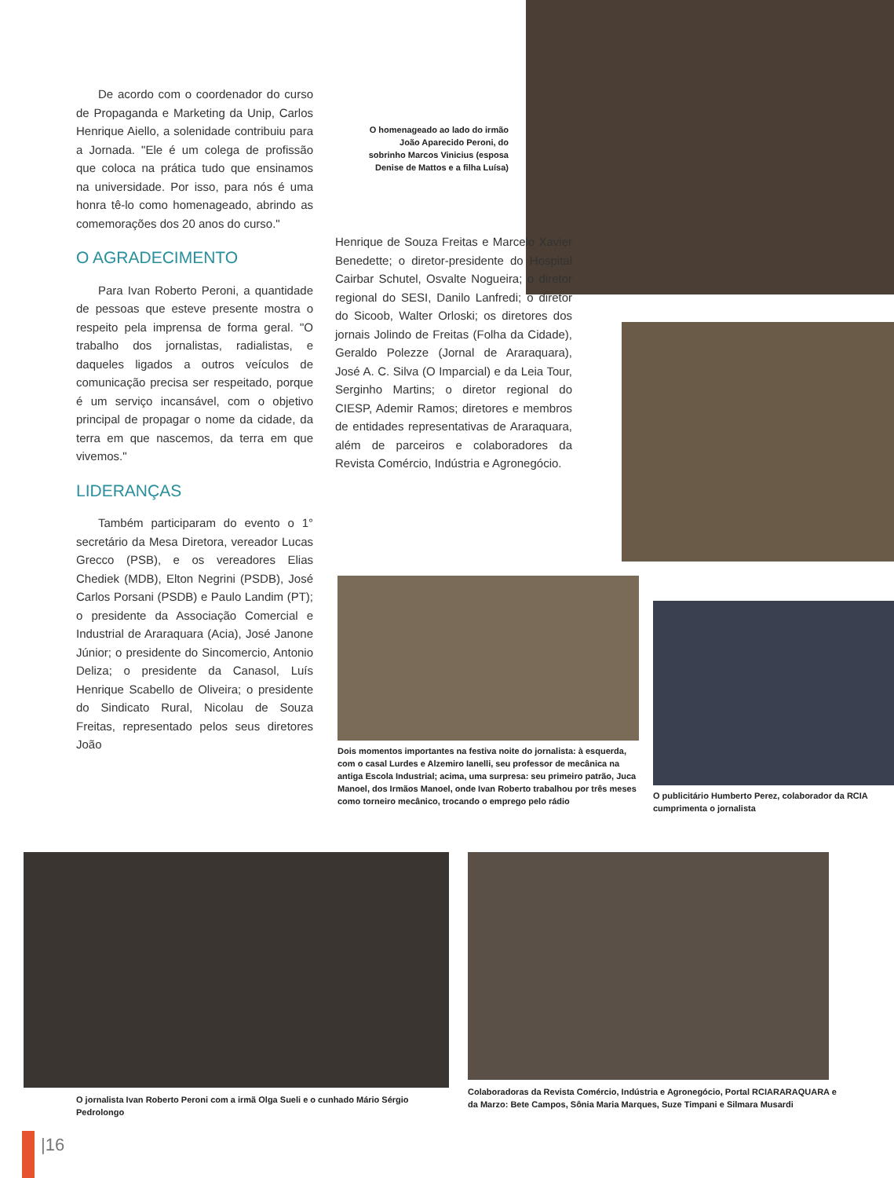De acordo com o coordenador do curso de Propaganda e Marketing da Unip, Carlos Henrique Aiello, a solenidade contribuiu para a Jornada. "Ele é um colega de profissão que coloca na prática tudo que ensinamos na universidade. Por isso, para nós é uma honra tê-lo como homenageado, abrindo as comemorações dos 20 anos do curso."
O AGRADECIMENTO
Para Ivan Roberto Peroni, a quantidade de pessoas que esteve presente mostra o respeito pela imprensa de forma geral. "O trabalho dos jornalistas, radialistas, e daqueles ligados a outros veículos de comunicação precisa ser respeitado, porque é um serviço incansável, com o objetivo principal de propagar o nome da cidade, da terra em que nascemos, da terra em que vivemos."
LIDERANÇAS
Também participaram do evento o 1° secretário da Mesa Diretora, vereador Lucas Grecco (PSB), e os vereadores Elias Chediek (MDB), Elton Negrini (PSDB), José Carlos Porsani (PSDB) e Paulo Landim (PT); o presidente da Associação Comercial e Industrial de Araraquara (Acia), José Janone Júnior; o presidente do Sincomercio, Antonio Deliza; o presidente da Canasol, Luís Henrique Scabello de Oliveira; o presidente do Sindicato Rural, Nicolau de Souza Freitas, representado pelos seus diretores João
O homenageado ao lado do irmão João Aparecido Peroni, do sobrinho Marcos Vinicius (esposa Denise de Mattos e a filha Luísa)
Henrique de Souza Freitas e Marcelo Xavier Benedette; o diretor-presidente do Hospital Cairbar Schutel, Osvalte Nogueira; o diretor regional do SESI, Danilo Lanfredi; o diretor do Sicoob, Walter Orloski; os diretores dos jornais Jolindo de Freitas (Folha da Cidade), Geraldo Polezze (Jornal de Araraquara), José A. C. Silva (O Imparcial) e da Leia Tour, Serginho Martins; o diretor regional do CIESP, Ademir Ramos; diretores e membros de entidades representativas de Araraquara, além de parceiros e colaboradores da Revista Comércio, Indústria e Agronegócio.
Dois momentos importantes na festiva noite do jornalista: à esquerda, com o casal Lurdes e Alzemiro Ianelli, seu professor de mecânica na antiga Escola Industrial; acima, uma surpresa: seu primeiro patrão, Juca Manoel, dos Irmãos Manoel, onde Ivan Roberto trabalhou por três meses como torneiro mecânico, trocando o emprego pelo rádio
O publicitário Humberto Perez, colaborador da RCIA cumprimenta o jornalista
O jornalista Ivan Roberto Peroni com a irmã Olga Sueli e o cunhado Mário Sérgio Pedrolongo
Colaboradoras da Revista Comércio, Indústria e Agronegócio, Portal RCIARARAQUARA e da Marzo: Bete Campos, Sônia Maria Marques, Suze Timpani e Silmara Musardi
|16